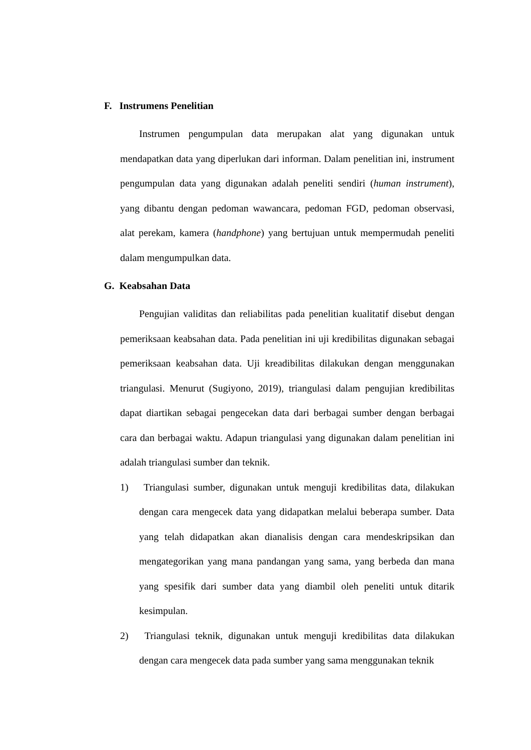F. Instrumens Penelitian
Instrumen pengumpulan data merupakan alat yang digunakan untuk mendapatkan data yang diperlukan dari informan. Dalam penelitian ini, instrument pengumpulan data yang digunakan adalah peneliti sendiri (human instrument), yang dibantu dengan pedoman wawancara, pedoman FGD, pedoman observasi, alat perekam, kamera (handphone) yang bertujuan untuk mempermudah peneliti dalam mengumpulkan data.
G. Keabsahan Data
Pengujian validitas dan reliabilitas pada penelitian kualitatif disebut dengan pemeriksaan keabsahan data. Pada penelitian ini uji kredibilitas digunakan sebagai pemeriksaan keabsahan data. Uji kreadibilitas dilakukan dengan menggunakan triangulasi. Menurut (Sugiyono, 2019), triangulasi dalam pengujian kredibilitas dapat diartikan sebagai pengecekan data dari berbagai sumber dengan berbagai cara dan berbagai waktu. Adapun triangulasi yang digunakan dalam penelitian ini adalah triangulasi sumber dan teknik.
1) Triangulasi sumber, digunakan untuk menguji kredibilitas data, dilakukan dengan cara mengecek data yang didapatkan melalui beberapa sumber. Data yang telah didapatkan akan dianalisis dengan cara mendeskripsikan dan mengategorikan yang mana pandangan yang sama, yang berbeda dan mana yang spesifik dari sumber data yang diambil oleh peneliti untuk ditarik kesimpulan.
2) Triangulasi teknik, digunakan untuk menguji kredibilitas data dilakukan dengan cara mengecek data pada sumber yang sama menggunakan teknik